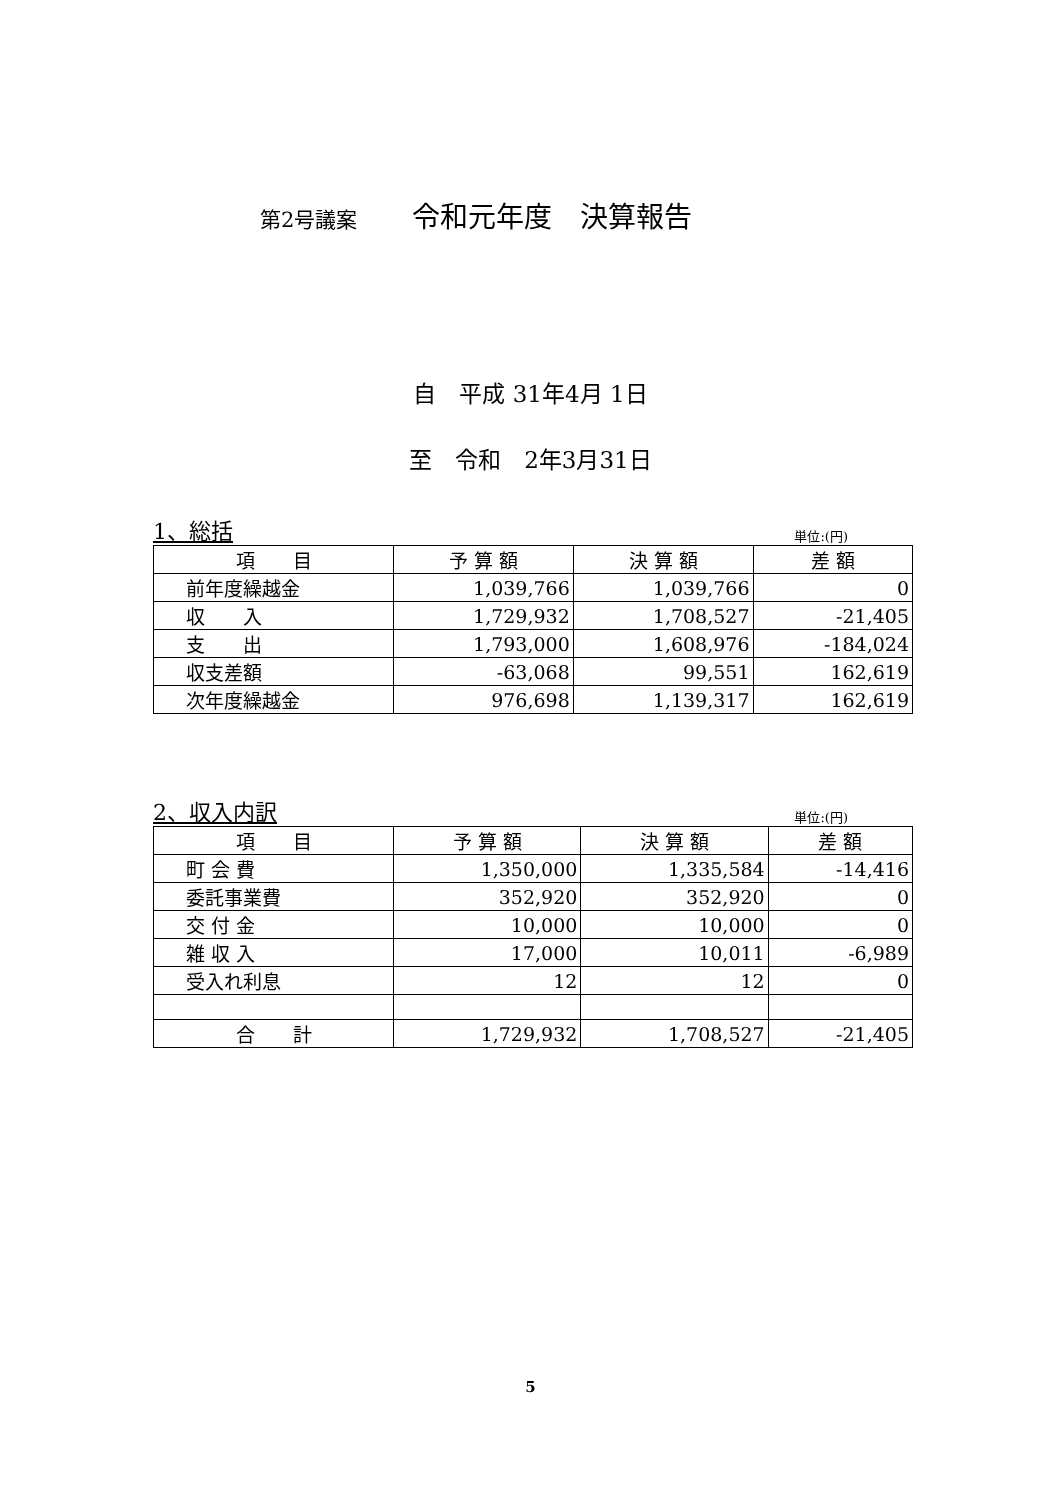第2号議案 令和元年度　決算報告
自　平成 31年4月 1日
至　令和　2年3月31日
1、総括 単位:(円)
| 項 目 | 予 算 額 | 決 算 額 | 差 額 |
| --- | --- | --- | --- |
| 前年度繰越金 | 1,039,766 | 1,039,766 | 0 |
| 収 入 | 1,729,932 | 1,708,527 | -21,405 |
| 支 出 | 1,793,000 | 1,608,976 | -184,024 |
| 収支差額 | -63,068 | 99,551 | 162,619 |
| 次年度繰越金 | 976,698 | 1,139,317 | 162,619 |
2、収入内訳 単位:(円)
| 項 目 | 予 算 額 | 決 算 額 | 差 額 |
| --- | --- | --- | --- |
| 町 会 費 | 1,350,000 | 1,335,584 | -14,416 |
| 委託事業費 | 352,920 | 352,920 | 0 |
| 交 付 金 | 10,000 | 10,000 | 0 |
| 雑 収 入 | 17,000 | 10,011 | -6,989 |
| 受入れ利息 | 12 | 12 | 0 |
| 合 計 | 1,729,932 | 1,708,527 | -21,405 |
5